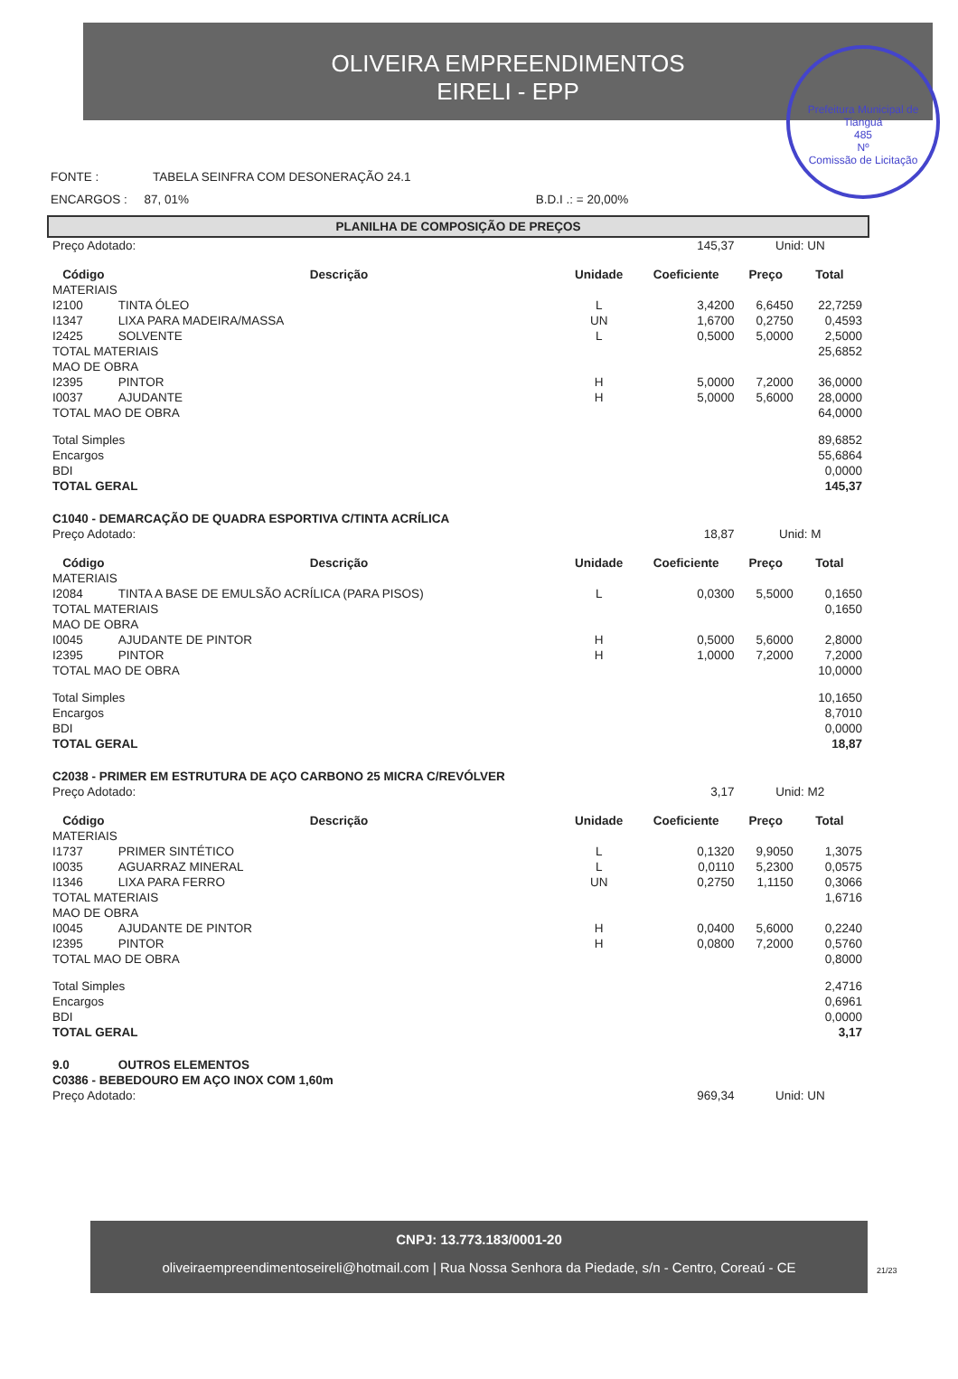OLIVEIRA EMPREENDIMENTOS
EIRELI - EPP
Prefeitura Municipal de Tianguá
485
Nº
Comissão de Licitação
FONTE : TABELA SEINFRA COM DESONERAÇÃO 24.1
ENCARGOS : 87, 01% B.D.I .: = 20,00%
PLANILHA DE COMPOSIÇÃO DE PREÇOS
| Preço Adotado: | | 145,37 | | Unid: UN | |
| Código | Descrição | Unidade | Coeficiente | Preço | Total |
| MATERIAIS | | | | | |
| I2100 | TINTA ÓLEO | L | 3,4200 | 6,6450 | 22,7259 |
| I1347 | LIXA PARA MADEIRA/MASSA | UN | 1,6700 | 0,2750 | 0,4593 |
| I2425 | SOLVENTE | L | 0,5000 | 5,0000 | 2,5000 |
| TOTAL MATERIAIS | | | | | 25,6852 |
| MAO DE OBRA | | | | | |
| I2395 | PINTOR | H | 5,0000 | 7,2000 | 36,0000 |
| I0037 | AJUDANTE | H | 5,0000 | 5,6000 | 28,0000 |
| TOTAL MAO DE OBRA | | | | | 64,0000 |
| Total Simples | | | | | 89,6852 |
| Encargos | | | | | 55,6864 |
| BDI | | | | | 0,0000 |
| TOTAL GERAL | | | | | 145,37 |
| C1040 - DEMARCAÇÃO DE QUADRA ESPORTIVA C/TINTA ACRÍLICA | | | | | |
| Preço Adotado: | | 18,87 | | Unid: M | |
| Código | Descrição | Unidade | Coeficiente | Preço | Total |
| MATERIAIS | | | | | |
| I2084 | TINTA A BASE DE EMULSÃO ACRÍLICA (PARA PISOS) | L | 0,0300 | 5,5000 | 0,1650 |
| TOTAL MATERIAIS | | | | | 0,1650 |
| MAO DE OBRA | | | | | |
| I0045 | AJUDANTE DE PINTOR | H | 0,5000 | 5,6000 | 2,8000 |
| I2395 | PINTOR | H | 1,0000 | 7,2000 | 7,2000 |
| TOTAL MAO DE OBRA | | | | | 10,0000 |
| Total Simples | | | | | 10,1650 |
| Encargos | | | | | 8,7010 |
| BDI | | | | | 0,0000 |
| TOTAL GERAL | | | | | 18,87 |
| C2038 - PRIMER EM ESTRUTURA DE AÇO CARBONO 25 MICRA C/REVÓLVER | | | | | |
| Preço Adotado: | | 3,17 | | Unid: M2 | |
| Código | Descrição | Unidade | Coeficiente | Preço | Total |
| MATERIAIS | | | | | |
| I1737 | PRIMER SINTÉTICO | L | 0,1320 | 9,9050 | 1,3075 |
| I0035 | AGUARRAZ MINERAL | L | 0,0110 | 5,2300 | 0,0575 |
| I1346 | LIXA PARA FERRO | UN | 0,2750 | 1,1150 | 0,3066 |
| TOTAL MATERIAIS | | | | | 1,6716 |
| MAO DE OBRA | | | | | |
| I0045 | AJUDANTE DE PINTOR | H | 0,0400 | 5,6000 | 0,2240 |
| I2395 | PINTOR | H | 0,0800 | 7,2000 | 0,5760 |
| TOTAL MAO DE OBRA | | | | | 0,8000 |
| Total Simples | | | | | 2,4716 |
| Encargos | | | | | 0,6961 |
| BDI | | | | | 0,0000 |
| TOTAL GERAL | | | | | 3,17 |
| 9.0 | OUTROS ELEMENTOS | | | | |
| C0386 - BEBEDOURO EM AÇO INOX COM 1,60m | | | | | |
| Preço Adotado: | | 969,34 | | Unid: UN | |
CNPJ: 13.773.183/0001-20
oliveiraempreendimentoseireli@hotmail.com | Rua Nossa Senhora da Piedade, s/n - Centro, Coreaú - CE
21/23